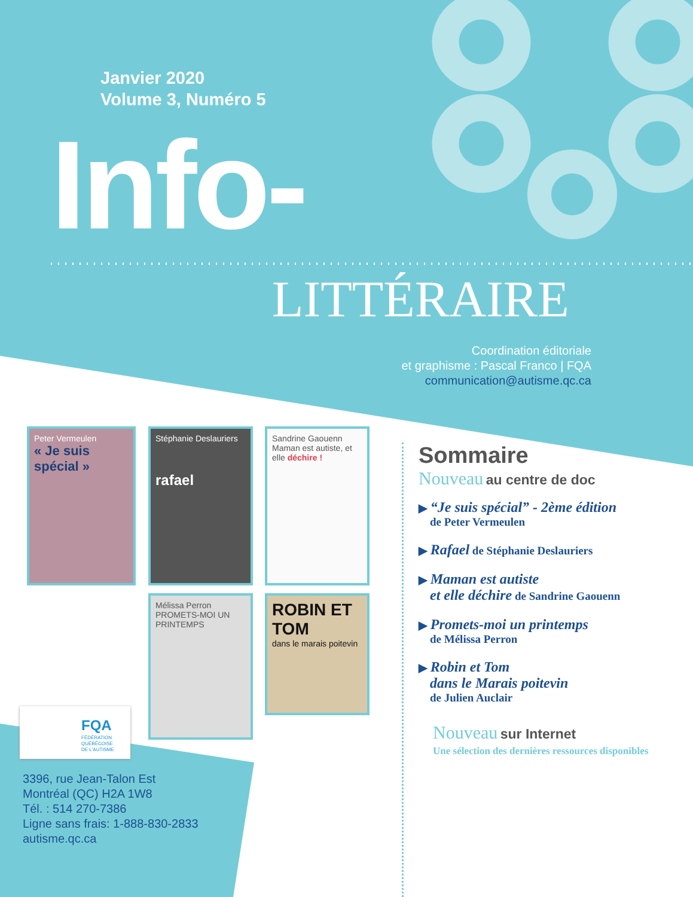Janvier 2020
Volume 3, Numéro 5
Info-
LITTÉRAIRE
Coordination éditoriale
et graphisme : Pascal Franco | FQA
communication@autisme.qc.ca
Peter Vermeulen
« Je suis spécial »
Stéphanie Deslauriers
rafael
Sandrine Gaouenn
Maman est autiste, et elle déchire !
Mélissa Perron
PROMETS-MOI UN PRINTEMPS
ROBIN ET TOM
dans le marais poitevin
FQA
FÉDÉRATION
QUÉBÉCOISE
DE L'AUTISME
3396, rue Jean-Talon Est
Montréal (QC) H2A 1W8
Tél. : 514 270-7386
Ligne sans frais: 1-888-830-2833
autisme.qc.ca
Sommaire
Nouveau au centre de doc
▶ “Je suis spécial” - 2ème édition
de Peter Vermeulen
▶ Rafael de Stéphanie Deslauriers
▶ Maman est autiste
et elle déchire de Sandrine Gaouenn
▶ Promets-moi un printemps
de Mélissa Perron
▶ Robin et Tom
dans le Marais poitevin
de Julien Auclair
Nouveau sur Internet
Une sélection des dernières ressources disponibles